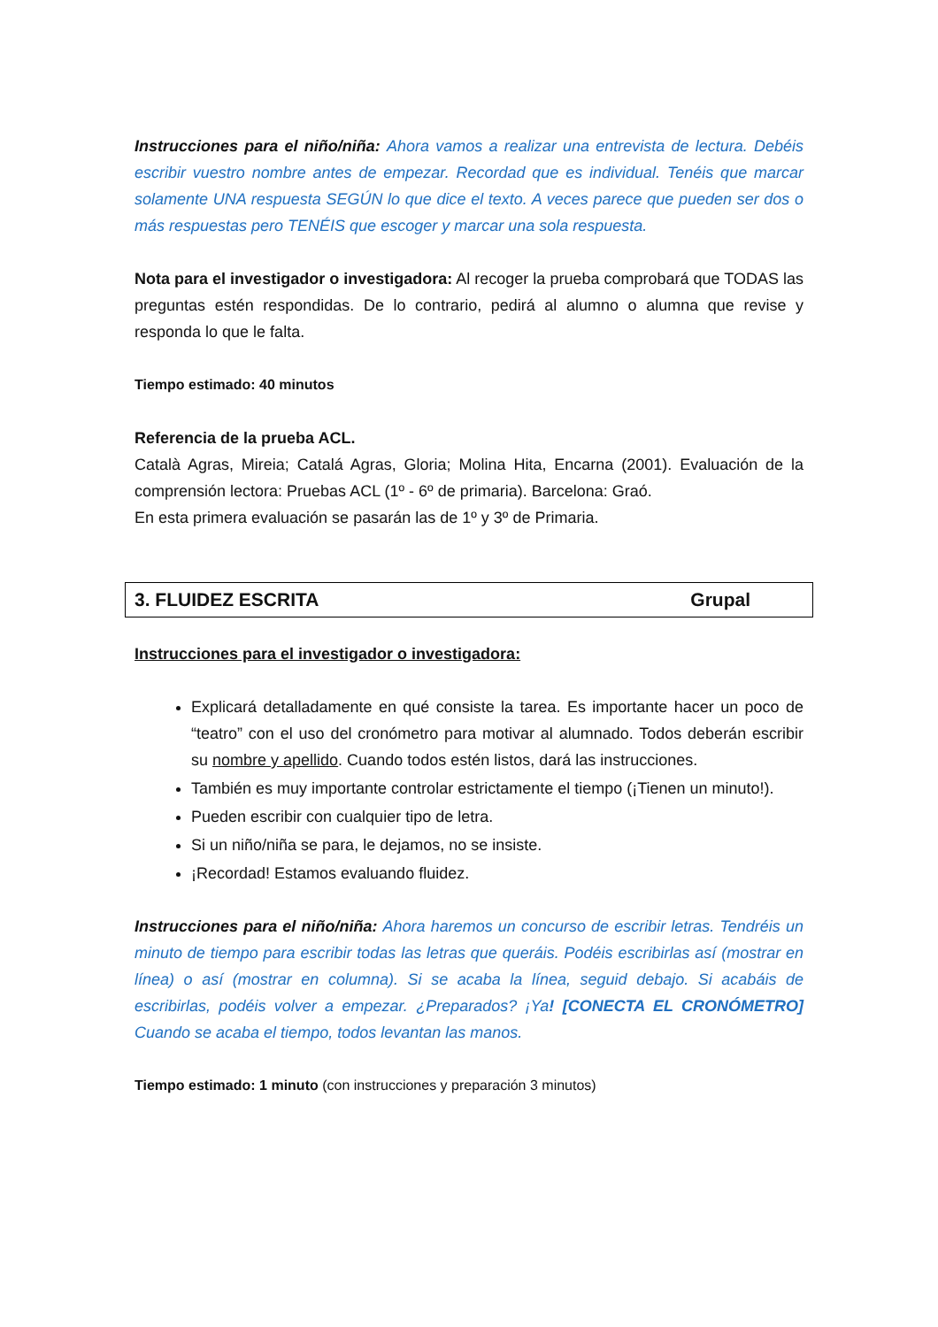Instrucciones para el niño/niña: Ahora vamos a realizar una entrevista de lectura. Debéis escribir vuestro nombre antes de empezar. Recordad que es individual. Tenéis que marcar solamente UNA respuesta SEGÚN lo que dice el texto. A veces parece que pueden ser dos o más respuestas pero TENÉIS que escoger y marcar una sola respuesta.
Nota para el investigador o investigadora: Al recoger la prueba comprobará que TODAS las preguntas estén respondidas. De lo contrario, pedirá al alumno o alumna que revise y responda lo que le falta.
Tiempo estimado: 40 minutos
Referencia de la prueba ACL.
Català Agras, Mireia; Catalá Agras, Gloria; Molina Hita, Encarna (2001). Evaluación de la comprensión lectora: Pruebas ACL (1º - 6º de primaria). Barcelona: Graó.
En esta primera evaluación se pasarán las de 1º y 3º de Primaria.
3. FLUIDEZ ESCRITA Grupal
Instrucciones para el investigador o investigadora:
Explicará detalladamente en qué consiste la tarea. Es importante hacer un poco de “teatro” con el uso del cronómetro para motivar al alumnado. Todos deberán escribir su nombre y apellido. Cuando todos estén listos, dará las instrucciones.
También es muy importante controlar estrictamente el tiempo (¡Tienen un minuto!).
Pueden escribir con cualquier tipo de letra.
Si un niño/niña se para, le dejamos, no se insiste.
¡Recordad! Estamos evaluando fluidez.
Instrucciones para el niño/niña: Ahora haremos un concurso de escribir letras. Tendréis un minuto de tiempo para escribir todas las letras que queráis. Podéis escribirlas así (mostrar en línea) o así (mostrar en columna). Si se acaba la línea, seguid debajo. Si acabáis de escribirlas, podéis volver a empezar. ¿Preparados? ¡Ya! [CONECTA EL CRONÓMETRO] Cuando se acaba el tiempo, todos levantan las manos.
Tiempo estimado: 1 minuto (con instrucciones y preparación 3 minutos)